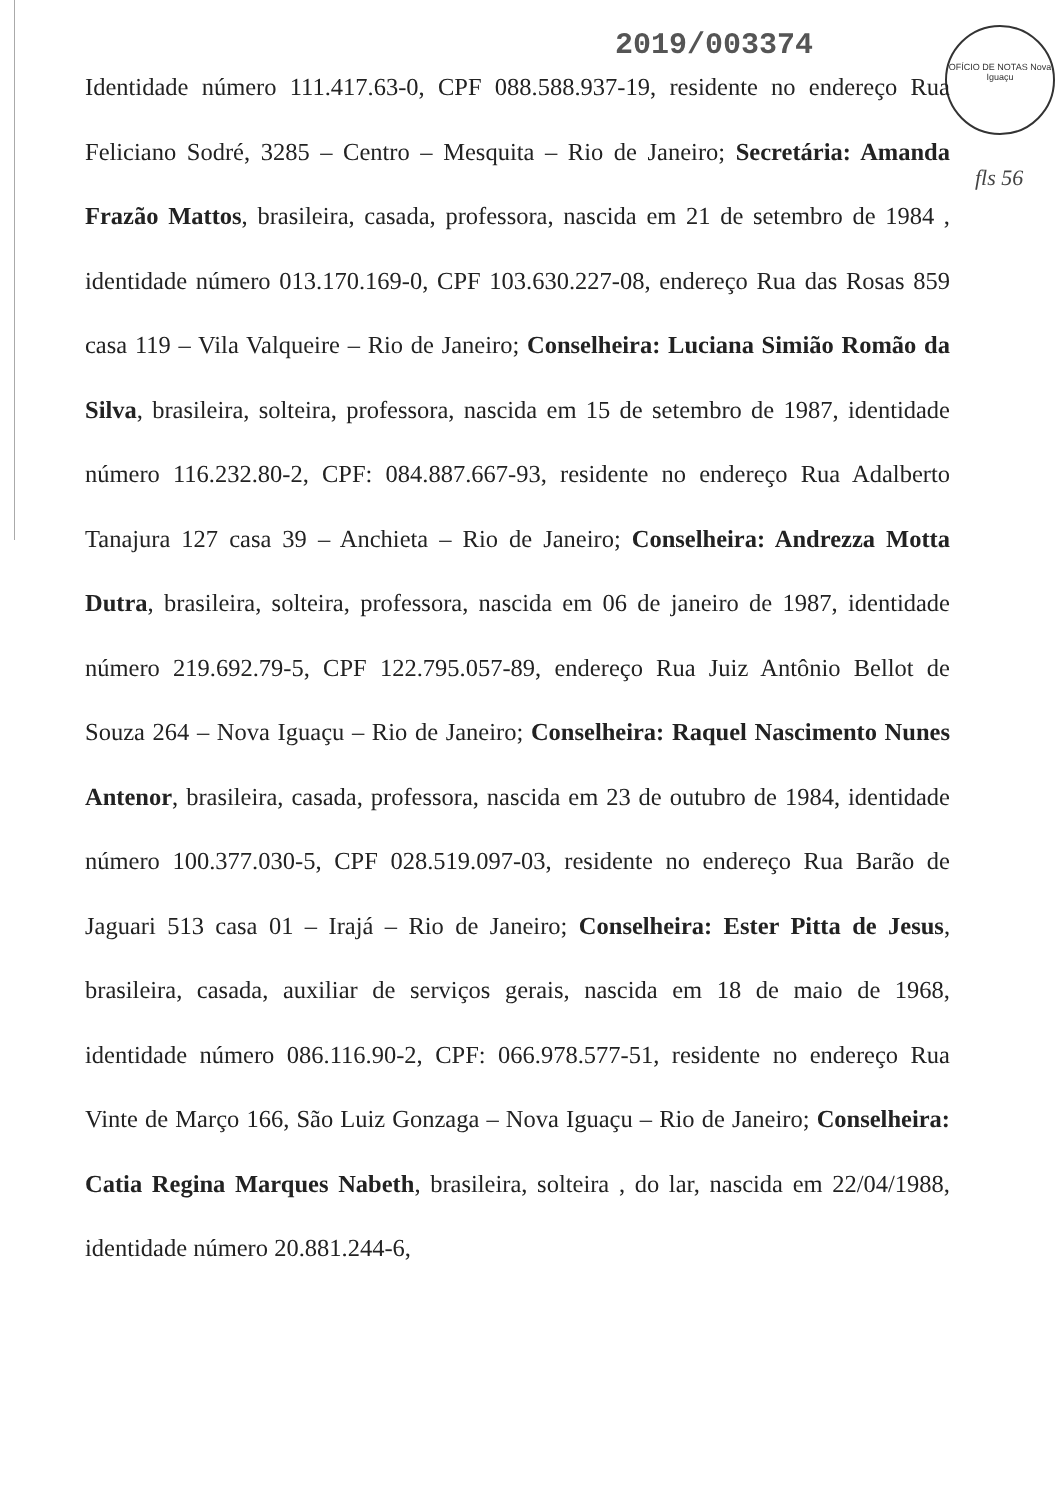2019/003374
OFÍCIO DE NOTAS Nova Iguaçu
fls 56
Identidade número 111.417.63-0, CPF 088.588.937-19, residente no endereço Rua Feliciano Sodré, 3285 – Centro – Mesquita – Rio de Janeiro; Secretária: Amanda Frazão Mattos, brasileira, casada, professora, nascida em 21 de setembro de 1984 , identidade número 013.170.169-0, CPF 103.630.227-08, endereço Rua das Rosas 859 casa 119 – Vila Valqueire – Rio de Janeiro; Conselheira: Luciana Simião Romão da Silva, brasileira, solteira, professora, nascida em 15 de setembro de 1987, identidade número 116.232.80-2, CPF: 084.887.667-93, residente no endereço Rua Adalberto Tanajura 127 casa 39 – Anchieta – Rio de Janeiro; Conselheira: Andrezza Motta Dutra, brasileira, solteira, professora, nascida em 06 de janeiro de 1987, identidade número 219.692.79-5, CPF 122.795.057-89, endereço Rua Juiz Antônio Bellot de Souza 264 – Nova Iguaçu – Rio de Janeiro; Conselheira: Raquel Nascimento Nunes Antenor, brasileira, casada, professora, nascida em 23 de outubro de 1984, identidade número 100.377.030-5, CPF 028.519.097-03, residente no endereço Rua Barão de Jaguari 513 casa 01 – Irajá – Rio de Janeiro; Conselheira: Ester Pitta de Jesus, brasileira, casada, auxiliar de serviços gerais, nascida em 18 de maio de 1968, identidade número 086.116.90-2, CPF: 066.978.577-51, residente no endereço Rua Vinte de Março 166, São Luiz Gonzaga – Nova Iguaçu – Rio de Janeiro; Conselheira: Catia Regina Marques Nabeth, brasileira, solteira , do lar, nascida em 22/04/1988, identidade número 20.881.244-6,